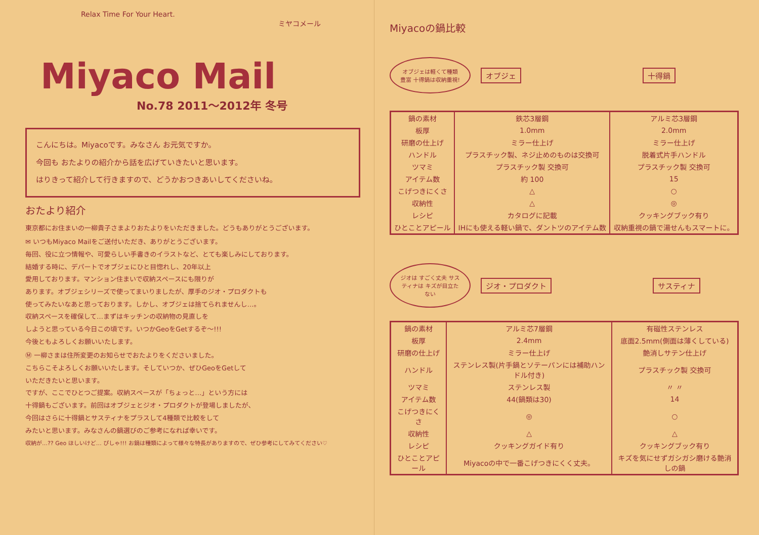Relax Time For Your Heart.
ミヤコメール
Miyaco Mail
No.78 2011～2012年 冬号
こんにちは。Miyacoです。みなさん お元気ですか。
今回も おたよりの紹介から話を広げていきたいと思います。
はりきって紹介して行きますので、どうかおつきあいしてくださいね。
おたより紹介
東京都にお住まいの一柳貴子さまよりおたよりをいただきました。どうもありがとうございます。
✉ いつもMiyaco Mailをご送付いただき、ありがとうございます。
毎回、役に立つ情報や、可愛らしい手書きのイラストなど、とても楽しみにしております。
結婚する時に、デパートでオブジェにひと目惚れし、20年以上
愛用しております。マンション住まいで収納スペースにも限りが
あります。オブジェシリーズで使ってまいりましたが、厚手のジオ・プロダクトも
使ってみたいなあと思っております。しかし、オブジェは捨てられませんし…。
収納スペースを確保して…まずはキッチンの収納物の見直しを
しようと思っている今日この頃です。いつかGeoをGetするぞ～!!!
今後ともよろしくお願いいたします。
Ⓜ 一柳さまは住所変更のお知らせでおたよりをくださいました。
こちらこそよろしくお願いいたします。そしていつか、ぜひGeoをGetして
いただきたいと思います。
ですが、ここでひとつご提案。収納スペースが「ちょっと…」という方には
十得鍋もございます。前回はオブジェとジオ・プロダクトが登場しましたが、
今回はさらに十得鍋とサスティナをプラスして4種類で比較をして
みたいと思います。みなさんの鍋選びのご参考になれば幸いです。
収納が…?? Geo ほしいけど… ぴしゃ!!! お鍋は種類によって様々な特長がありますので、ぜひ参考にしてみてください♡
Miyacoの鍋比較
オブジェは軽くて種類豊富 十得鍋は収納重視!
オブジェ 十得鍋
| 鍋の素材 | 鉄芯3層鋼 | アルミ芯3層鋼 |
| 板厚 | 1.0mm | 2.0mm |
| 研磨の仕上げ | ミラー仕上げ | ミラー仕上げ |
| ハンドル | プラスチック製、ネジ止めのものは交換可 | 脱着式片手ハンドル |
| ツマミ | プラスチック製 交換可 | プラスチック製 交換可 |
| アイテム数 | 約 100 | 15 |
| こげつきにくさ | △ | ○ |
| 収納性 | △ | ◎ |
| レシピ | カタログに記載 | クッキングブック有り |
| ひとことアピール | IHにも使える軽い鍋で、ダントツのアイテム数 | 収納重視の鍋で湯せんもスマートに。 |
ジオは すごく丈夫 サスティナは キズが目立たない
ジオ・プロダクト サスティナ
| 鍋の素材 | アルミ芯7層鋼 | 有磁性ステンレス |
| 板厚 | 2.4mm | 底面2.5mm(側面は薄くしている) |
| 研磨の仕上げ | ミラー仕上げ | 艶消しサテン仕上げ |
| ハンドル | ステンレス製(片手鍋とソテーパンには補助ハンドル付き) | プラスチック製 交換可 |
| ツマミ | ステンレス製 | 〃 〃 |
| アイテム数 | 44(鍋類は30) | 14 |
| こげつきにくさ | ◎ | ○ |
| 収納性 | △ | △ |
| レシピ | クッキングガイド有り | クッキングブック有り |
| ひとことアピール | Miyacoの中で一番こげつきにくく丈夫。 | キズを気にせずガシガシ磨ける艶消しの鍋 |